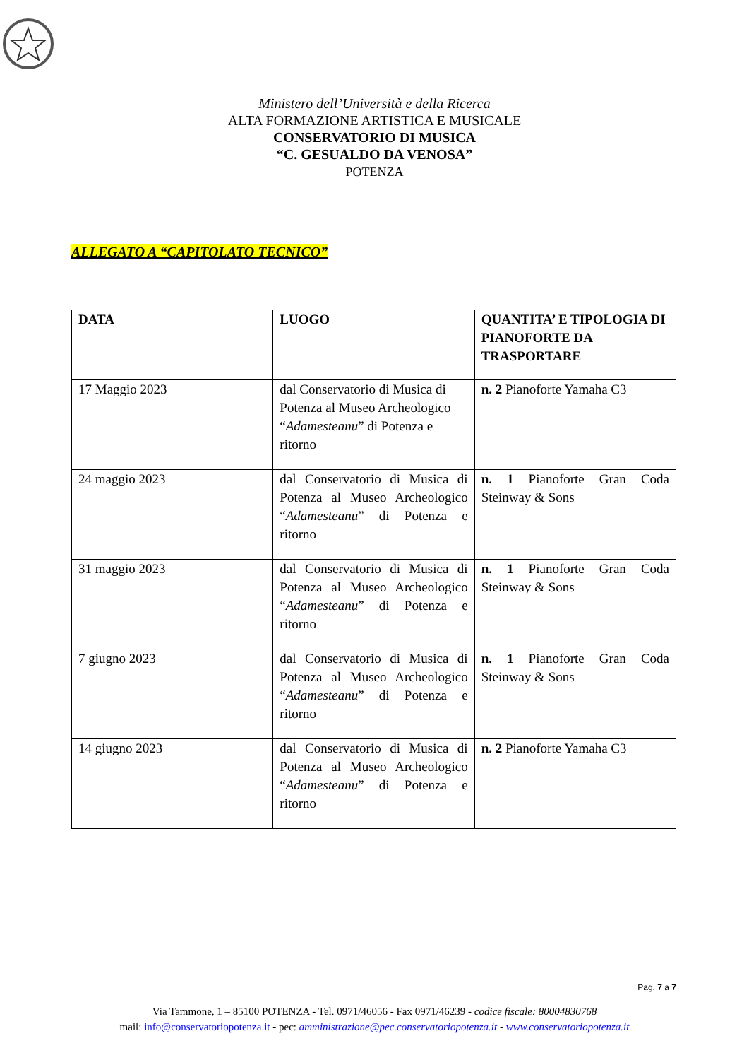Ministero dell’Università e della Ricerca
ALTA FORMAZIONE ARTISTICA E MUSICALE
CONSERVATORIO DI MUSICA
“C. GESUALDO DA VENOSA”
POTENZA
ALLEGATO A “CAPITOLATO TECNICO”
| DATA | LUOGO | QUANTITA’ E TIPOLOGIA DI PIANOFORTE DA TRASPORTARE |
| --- | --- | --- |
| 17 Maggio 2023 | dal Conservatorio di Musica di Potenza al Museo Archeologico “ Adamesteanu ” di Potenza e ritorno | n. 2 Pianoforte Yamaha C3 |
| 24 maggio 2023 | dal Conservatorio di Musica di Potenza al Museo Archeologico “ Adamesteanu ” di Potenza e ritorno | n. 1 Pianoforte Gran Coda Steinway & Sons |
| 31 maggio 2023 | dal Conservatorio di Musica di Potenza al Museo Archeologico “ Adamesteanu ” di Potenza e ritorno | n. 1 Pianoforte Gran Coda Steinway & Sons |
| 7 giugno 2023 | dal Conservatorio di Musica di Potenza al Museo Archeologico “ Adamesteanu ” di Potenza e ritorno | n. 1 Pianoforte Gran Coda Steinway & Sons |
| 14 giugno 2023 | dal Conservatorio di Musica di Potenza al Museo Archeologico “ Adamesteanu ” di Potenza e ritorno | n. 2 Pianoforte Yamaha C3 |
Pag. 7 a 7
Via Tammone, 1 – 85100 POTENZA - Tel. 0971/46056 - Fax 0971/46239 - codice fiscale: 80004830768
mail: info@conservatoriopotenza.it - pec: amministrazione@pec.conservatoriopotenza.it - www.conservatoriopotenza.it